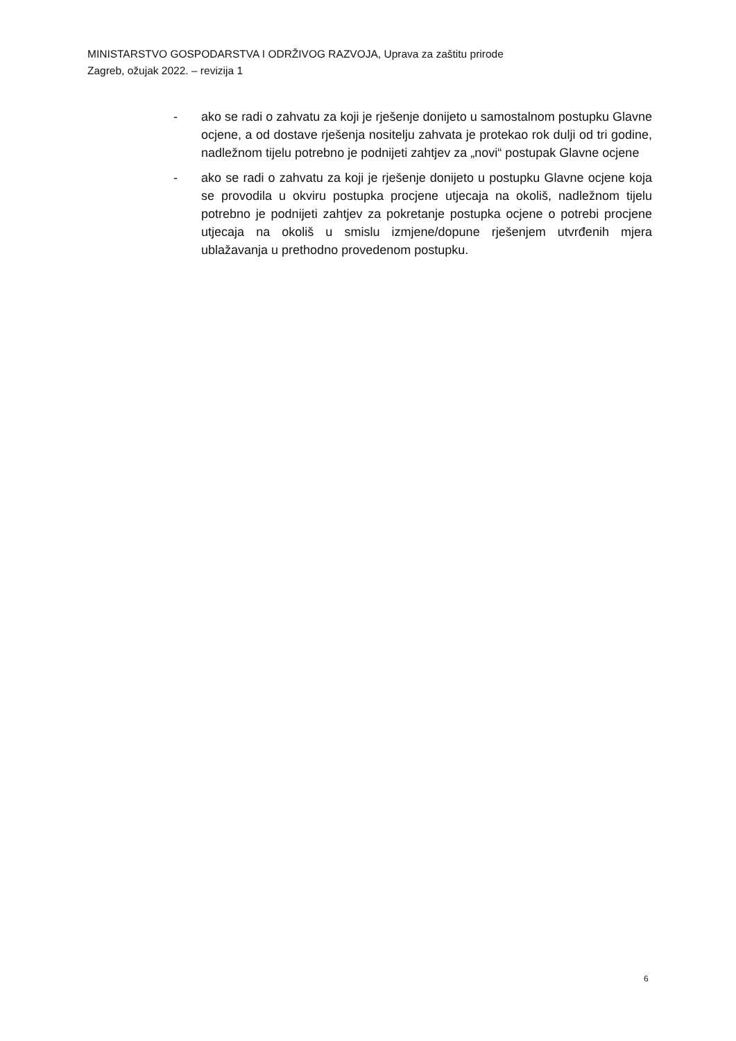MINISTARSTVO GOSPODARSTVA I ODRŽIVOG RAZVOJA, Uprava za zaštitu prirode
Zagreb, ožujak 2022. – revizija 1
- ako se radi o zahvatu za koji je rješenje donijeto u samostalnom postupku Glavne ocjene, a od dostave rješenja nositelju zahvata je protekao rok dulji od tri godine, nadležnom tijelu potrebno je podnijeti zahtjev za „novi“ postupak Glavne ocjene
- ako se radi o zahvatu za koji je rješenje donijeto u postupku Glavne ocjene koja se provodila u okviru postupka procjene utjecaja na okoliš, nadležnom tijelu potrebno je podnijeti zahtjev za pokretanje postupka ocjene o potrebi procjene utjecaja na okoliš u smislu izmjene/dopune rješenjem utvrđenih mjera ublažavanja u prethodno provedenom postupku.
6